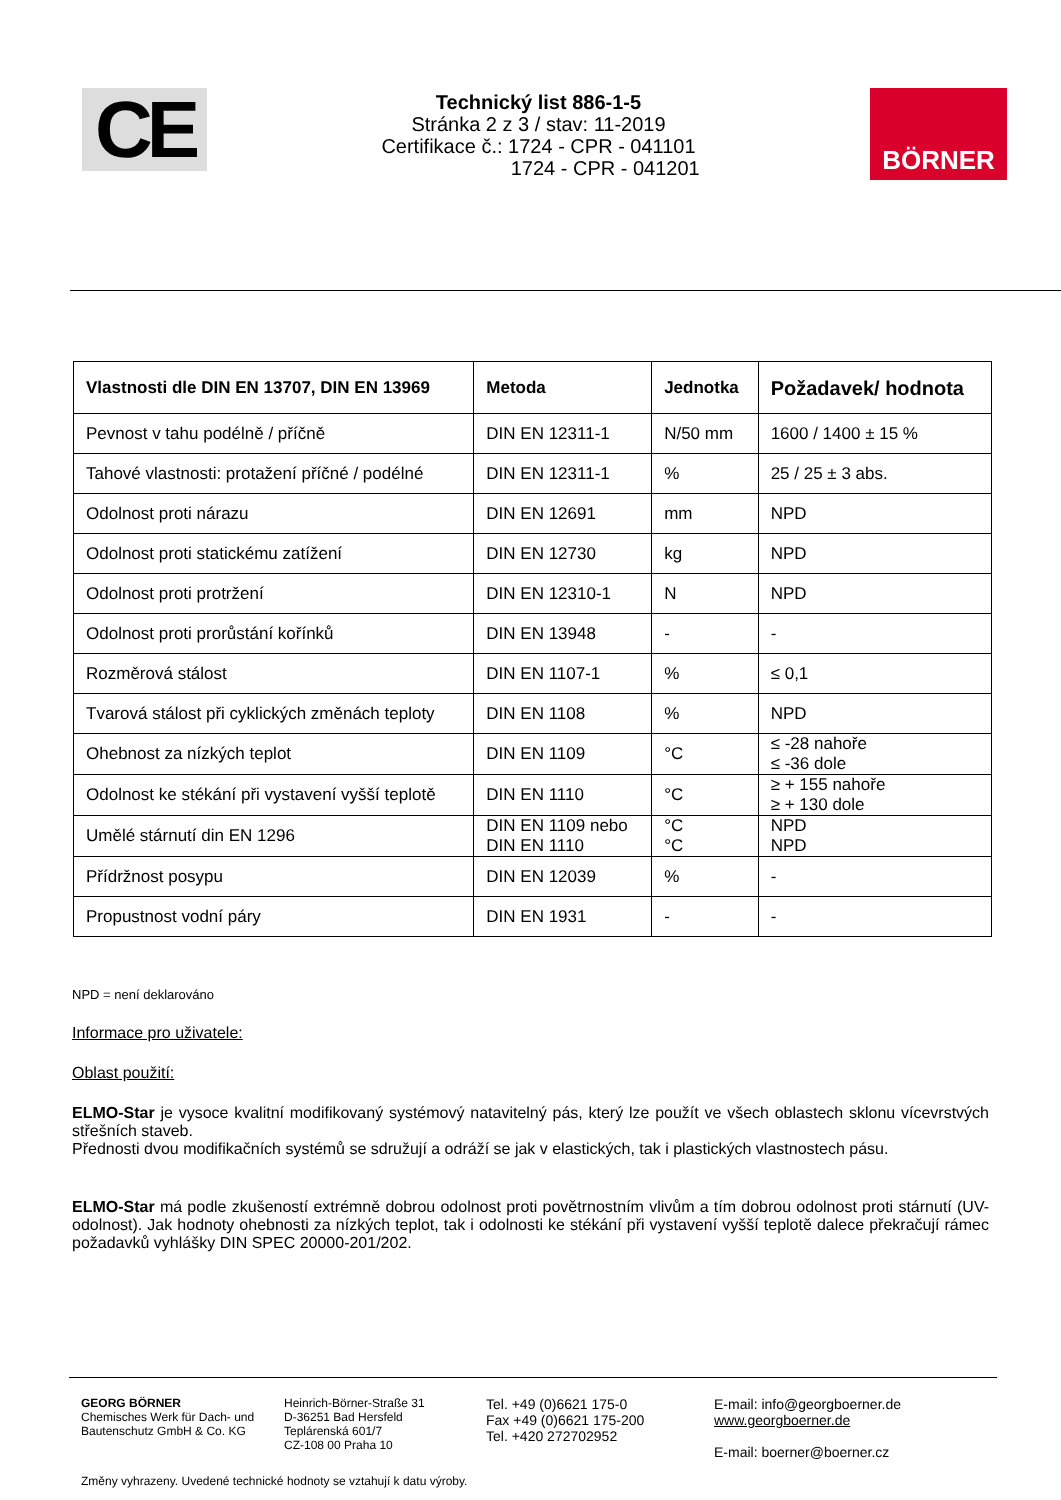CE
Technický list 886-1-5
Stránka 2 z 3 / stav: 11-2019
Certifikace č.: 1724 - CPR - 041101
1724 - CPR - 041201
BÖRNER
| Vlastnosti dle DIN EN 13707, DIN EN 13969 | Metoda | Jednotka | Požadavek/ hodnota |
| --- | --- | --- | --- |
| Pevnost v tahu podélně / příčně | DIN EN 12311-1 | N/50 mm | 1600 / 1400 ± 15 % |
| Tahové vlastnosti: protažení příčné / podélné | DIN EN 12311-1 | % | 25 / 25 ± 3 abs. |
| Odolnost proti nárazu | DIN EN 12691 | mm | NPD |
| Odolnost proti statickému zatížení | DIN EN 12730 | kg | NPD |
| Odolnost proti protržení | DIN EN 12310-1 | N | NPD |
| Odolnost proti prorůstání kořínků | DIN EN 13948 | - | - |
| Rozměrová stálost | DIN EN 1107-1 | % | ≤ 0,1 |
| Tvarová stálost při cyklických změnách teploty | DIN EN 1108 | % | NPD |
| Ohebnost za nízkých teplot | DIN EN 1109 | °C | ≤ -28 nahoře ≤ -36 dole |
| Odolnost ke stékání při vystavení vyšší teplotě | DIN EN 1110 | °C | ≥ + 155 nahoře ≥ + 130 dole |
| Umělé stárnutí din EN 1296 | DIN EN 1109 nebo DIN EN 1110 | °C °C | NPD NPD |
| Přídržnost posypu | DIN EN 12039 | % | - |
| Propustnost vodní páry | DIN EN 1931 | - | - |
NPD = není deklarováno
Informace pro uživatele:
Oblast použití:
ELMO-Star je vysoce kvalitní modifikovaný systémový natavitelný pás, který lze použít ve všech oblastech sklonu vícevrstvých střešních staveb.
Přednosti dvou modifikačních systémů se sdružují a odráží se jak v elastických, tak i plastických vlastnostech pásu.
ELMO-Star má podle zkušeností extrémně dobrou odolnost proti povětrnostním vlivům a tím dobrou odolnost proti stárnutí (UV-odolnost). Jak hodnoty ohebnosti za nízkých teplot, tak i odolnosti ke stékání při vystavení vyšší teplotě dalece překračují rámec požadavků vyhlášky DIN SPEC 20000-201/202.
GEORG BÖRNER
Chemisches Werk für Dach- und Bautenschutz GmbH & Co. KG
Heinrich-Börner-Straße 31
D-36251 Bad Hersfeld
Teplárenská 601/7
CZ-108 00 Praha 10
Tel. +49 (0)6621 175-0
Fax +49 (0)6621 175-200
Tel. +420 272702952
E-mail: info@georgboerner.de
www.georgboerner.de
E-mail: boerner@boerner.cz
Změny vyhrazeny. Uvedené technické hodnoty se vztahují k datu výroby.